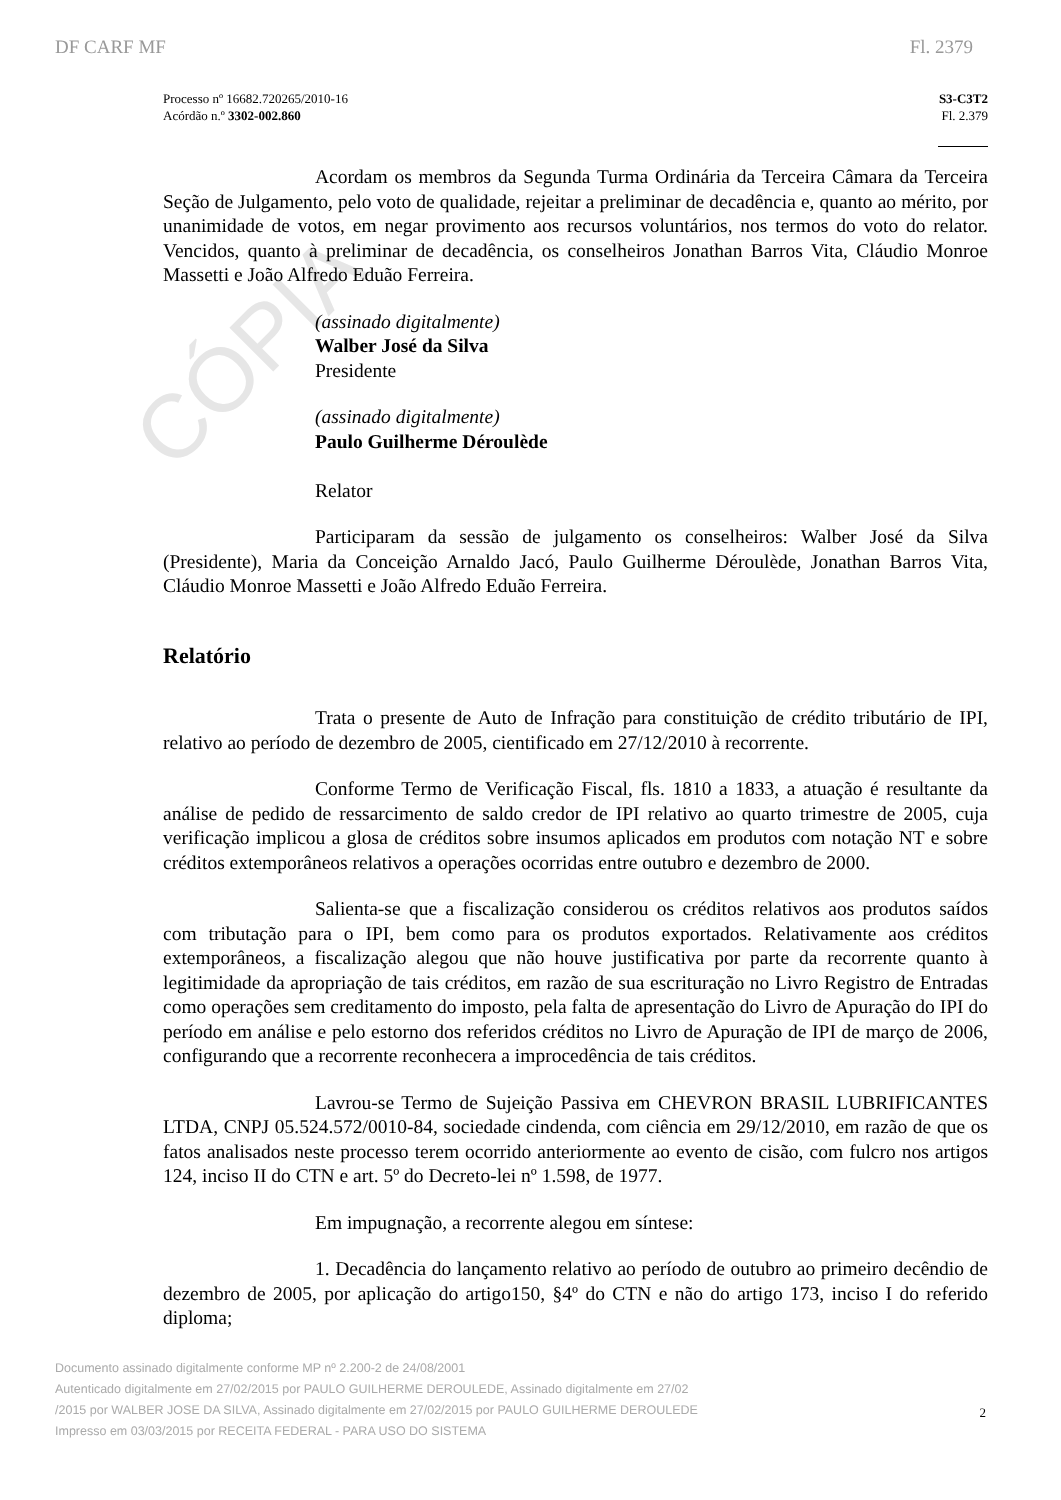CÓPIA
DF CARF MF Fl. 2379
Processo nº 16682.720265/2010-16
Acórdão n.º 3302-002.860
S3-C3T2
Fl. 2.379
Acordam os membros da Segunda Turma Ordinária da Terceira Câmara da Terceira Seção de Julgamento, pelo voto de qualidade, rejeitar a preliminar de decadência e, quanto ao mérito, por unanimidade de votos, em negar provimento aos recursos voluntários, nos termos do voto do relator. Vencidos, quanto à preliminar de decadência, os conselheiros Jonathan Barros Vita, Cláudio Monroe Massetti e João Alfredo Eduão Ferreira.
(assinado digitalmente)
Walber José da Silva
Presidente
(assinado digitalmente)
Paulo Guilherme Déroulède
Relator
Participaram da sessão de julgamento os conselheiros: Walber José da Silva (Presidente), Maria da Conceição Arnaldo Jacó, Paulo Guilherme Déroulède, Jonathan Barros Vita, Cláudio Monroe Massetti e João Alfredo Eduão Ferreira.
Relatório
Trata o presente de Auto de Infração para constituição de crédito tributário de IPI, relativo ao período de dezembro de 2005, cientificado em 27/12/2010 à recorrente.
Conforme Termo de Verificação Fiscal, fls. 1810 a 1833, a atuação é resultante da análise de pedido de ressarcimento de saldo credor de IPI relativo ao quarto trimestre de 2005, cuja verificação implicou a glosa de créditos sobre insumos aplicados em produtos com notação NT e sobre créditos extemporâneos relativos a operações ocorridas entre outubro e dezembro de 2000.
Salienta-se que a fiscalização considerou os créditos relativos aos produtos saídos com tributação para o IPI, bem como para os produtos exportados. Relativamente aos créditos extemporâneos, a fiscalização alegou que não houve justificativa por parte da recorrente quanto à legitimidade da apropriação de tais créditos, em razão de sua escrituração no Livro Registro de Entradas como operações sem creditamento do imposto, pela falta de apresentação do Livro de Apuração do IPI do período em análise e pelo estorno dos referidos créditos no Livro de Apuração de IPI de março de 2006, configurando que a recorrente reconhecera a improcedência de tais créditos.
Lavrou-se Termo de Sujeição Passiva em CHEVRON BRASIL LUBRIFICANTES LTDA, CNPJ 05.524.572/0010-84, sociedade cindenda, com ciência em 29/12/2010, em razão de que os fatos analisados neste processo terem ocorrido anteriormente ao evento de cisão, com fulcro nos artigos 124, inciso II do CTN e art. 5º do Decreto-lei nº 1.598, de 1977.
Em impugnação, a recorrente alegou em síntese:
1. Decadência do lançamento relativo ao período de outubro ao primeiro decêndio de dezembro de 2005, por aplicação do artigo150, §4º do CTN e não do artigo 173, inciso I do referido diploma;
Documento assinado digitalmente conforme MP nº 2.200-2 de 24/08/2001
Autenticado digitalmente em 27/02/2015 por PAULO GUILHERME DEROULEDE, Assinado digitalmente em 27/02
/2015 por WALBER JOSE DA SILVA, Assinado digitalmente em 27/02/2015 por PAULO GUILHERME DEROULEDE
Impresso em 03/03/2015 por RECEITA FEDERAL - PARA USO DO SISTEMA
2